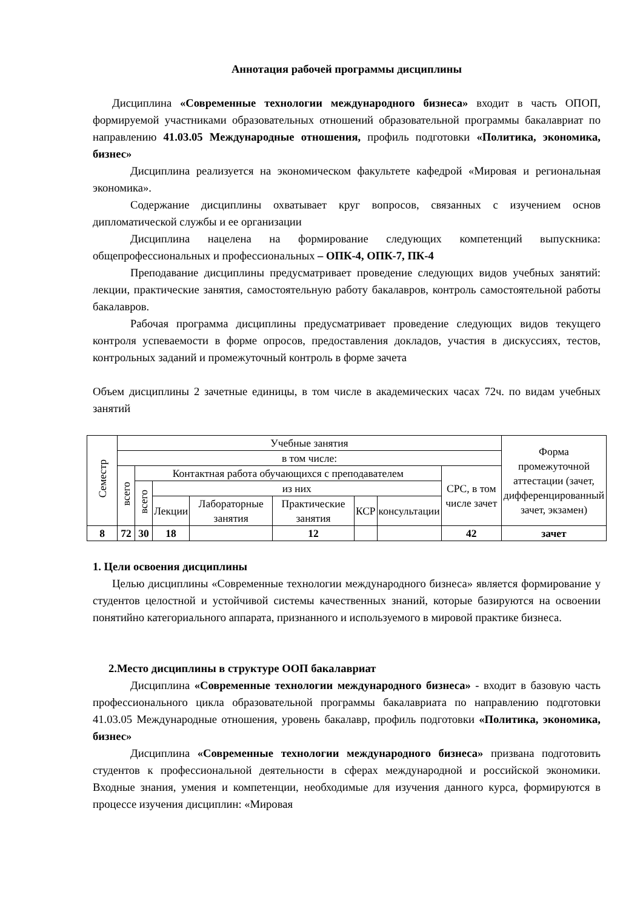Аннотация рабочей программы дисциплины
Дисциплина «Современные технологии международного бизнеса» входит в часть ОПОП, формируемой участниками образовательных отношений образовательной программы бакалавриат по направлению 41.03.05 Международные отношения, профиль подготовки «Политика, экономика, бизнес»
Дисциплина реализуется на экономическом факультете кафедрой «Мировая и региональная экономика».
Содержание дисциплины охватывает круг вопросов, связанных с изучением основ дипломатической службы и ее организации
Дисциплина нацелена на формирование следующих компетенций выпускника: общепрофессиональных и профессиональных – ОПК-4, ОПК-7, ПК-4
Преподавание дисциплины предусматривает проведение следующих видов учебных занятий: лекции, практические занятия, самостоятельную работу бакалавров, контроль самостоятельной работы бакалавров.
Рабочая программа дисциплины предусматривает проведение следующих видов текущего контроля успеваемости в форме опросов, предоставления докладов, участия в дискуссиях, тестов, контрольных заданий и промежуточный контроль в форме зачета
Объем дисциплины 2 зачетные единицы, в том числе в академических часах 72ч. по видам учебных занятий
| Семестр | Учебные занятия | | | | | | | | Форма промежуточной аттестации (зачет, дифференцированный зачет, экзамен) |
| --- | --- | --- | --- | --- | --- | --- | --- | --- | --- |
| | в том числе: | | | | | | | | |
| | всего | Контактная работа обучающихся с преподавателем | | | | | | СРС, в том числе зачет | |
| | | всего | из них | | | | | | |
| | | | Лекции | Лабораторные занятия | Практические занятия | КСР | консультации | | |
| 8 | 72 | 30 | 18 | | 12 | | | 42 | зачет |
1. Цели освоения дисциплины
Целью дисциплины «Современные технологии международного бизнеса» является формирование у студентов целостной и устойчивой системы качественных знаний, которые базируются на освоении понятийно категориального аппарата, признанного и используемого в мировой практике бизнеса.
2.Место дисциплины в структуре ООП бакалавриат
Дисциплина «Современные технологии международного бизнеса» - входит в базовую часть профессионального цикла образовательной программы бакалавриата по направлению подготовки 41.03.05 Международные отношения, уровень бакалавр, профиль подготовки «Политика, экономика, бизнес»
Дисциплина «Современные технологии международного бизнеса» призвана подготовить студентов к профессиональной деятельности в сферах международной и российской экономики. Входные знания, умения и компетенции, необходимые для изучения данного курса, формируются в процессе изучения дисциплин: «Мировая